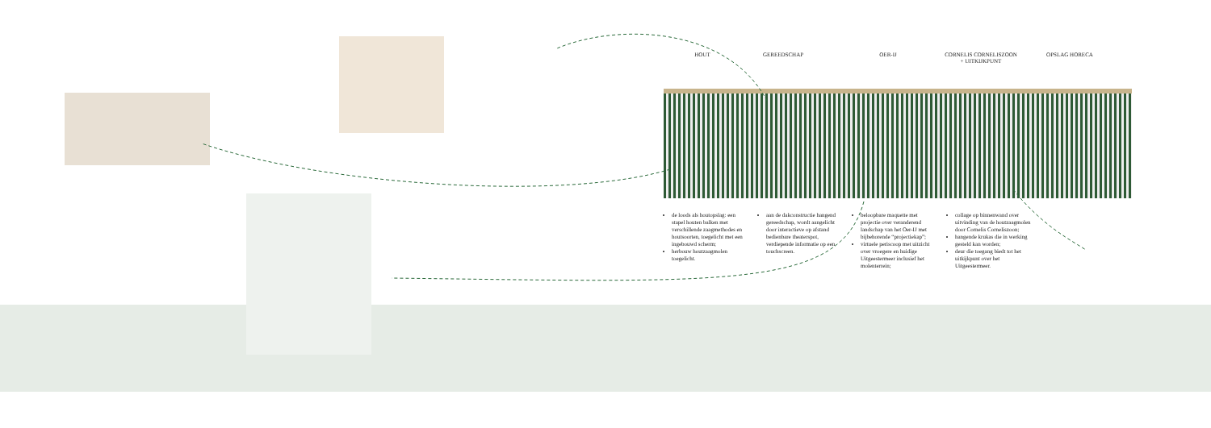HOUT GEREEDSCHAP OER-IJ CORNELIS CORNELISZOON
+ UITKIJKPUNT
OPSLAG HORECA
de loods als houtopslag: een stapel houten balken met verschillende zaagmethodes en houtsoorten, toegelicht met een ingebouwd scherm;
herbouw houtzaagmolen toegelicht.
aan de dakconstructie hangend gereedschap, wordt aangelicht door interactieve op afstand bedienbare theaterspot, verdiepende informatie op een touchscreen.
beloopbare maquette met projectie over veranderend landschap van het Oer-IJ met bijbehorende “projectiekap”;
virtuele periscoop met uitzicht over vroegere en huidige Uitgeestermeer inclusief het molenterrein;
collage op binnenwand over uitvinding van de houtzaagmolen door Cornelis Corneliszoon;
hangende krukas die in werking gesteld kan worden;
deur die toegang biedt tot het uitkijkpunt over het Uitgeestermeer.